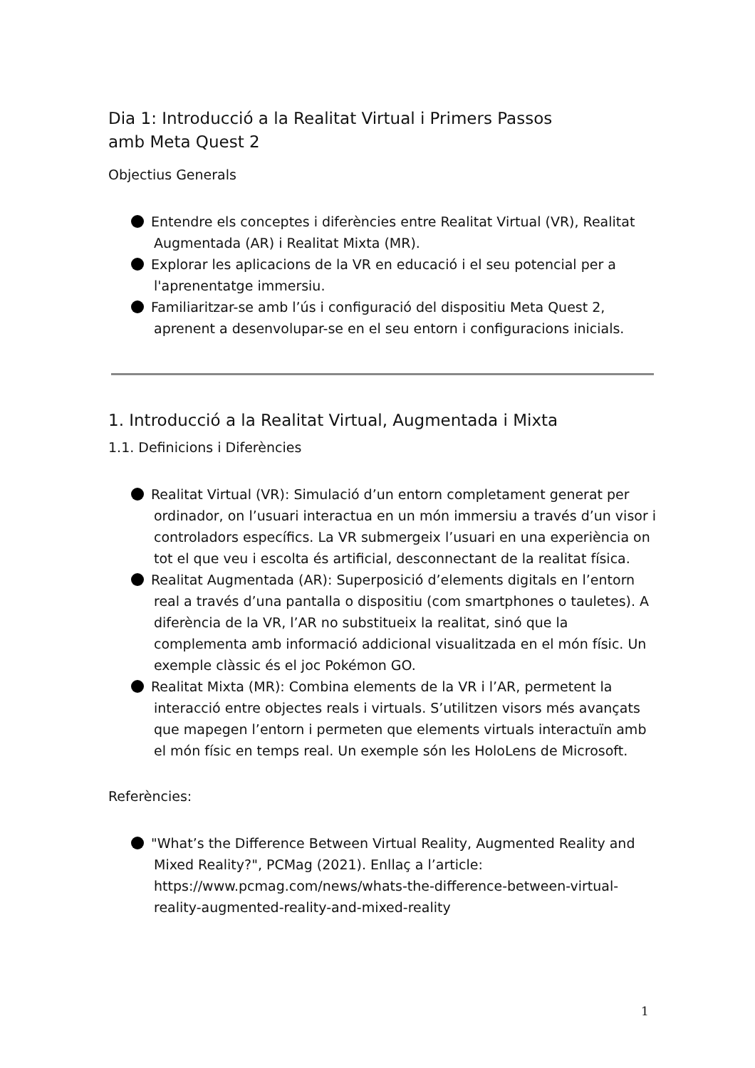Dia 1: Introducció a la Realitat Virtual i Primers Passos
amb Meta Quest 2
Objectius Generals
Entendre els conceptes i diferències entre Realitat Virtual (VR), Realitat Augmentada (AR) i Realitat Mixta (MR).
Explorar les aplicacions de la VR en educació i el seu potencial per a l'aprenentatge immersiu.
Familiaritzar-se amb l’ús i configuració del dispositiu Meta Quest 2, aprenent a desenvolupar-se en el seu entorn i configuracions inicials.
1. Introducció a la Realitat Virtual, Augmentada i Mixta
1.1. Definicions i Diferències
Realitat Virtual (VR): Simulació d’un entorn completament generat per ordinador, on l’usuari interactua en un món immersiu a través d’un visor i controladors específics. La VR submergeix l’usuari en una experiència on tot el que veu i escolta és artificial, desconnectant de la realitat física.
Realitat Augmentada (AR): Superposició d’elements digitals en l’entorn real a través d’una pantalla o dispositiu (com smartphones o tauletes). A diferència de la VR, l’AR no substitueix la realitat, sinó que la complementa amb informació addicional visualitzada en el món físic. Un exemple clàssic és el joc Pokémon GO.
Realitat Mixta (MR): Combina elements de la VR i l’AR, permetent la interacció entre objectes reals i virtuals. S’utilitzen visors més avançats que mapegen l’entorn i permeten que elements virtuals interactuïn amb el món físic en temps real. Un exemple són les HoloLens de Microsoft.
Referències:
"What’s the Difference Between Virtual Reality, Augmented Reality and Mixed Reality?", PCMag (2021). Enllaç a l’article: https://www.pcmag.com/news/whats-the-difference-between-virtual-reality-augmented-reality-and-mixed-reality
1